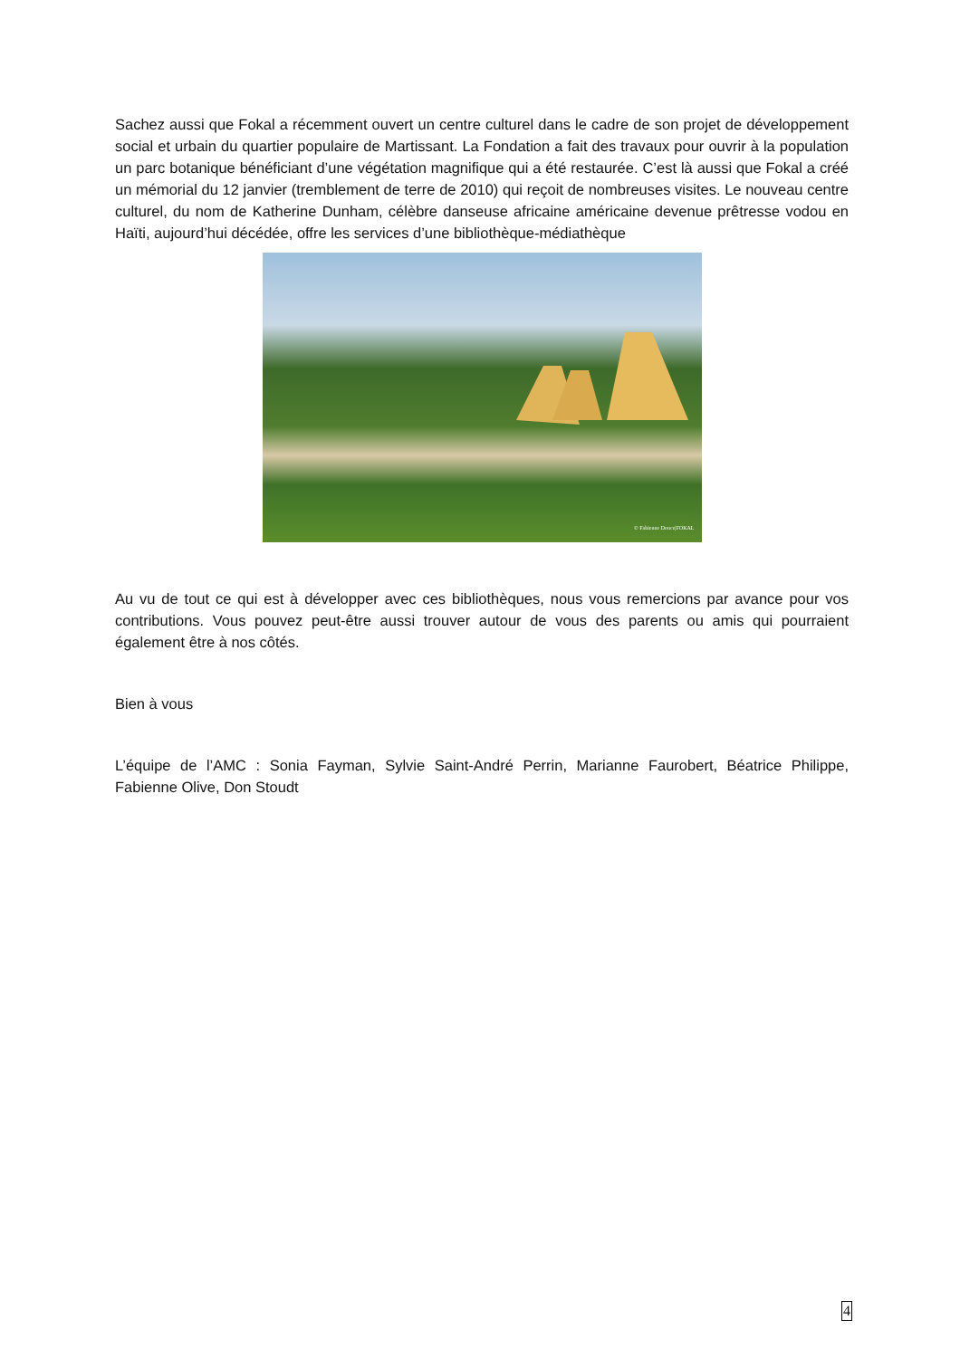Sachez aussi que Fokal a récemment ouvert un centre culturel dans le cadre de son projet de développement social et urbain du quartier populaire de Martissant. La Fondation a fait des travaux pour ouvrir à la population un parc botanique bénéficiant d’une végétation magnifique qui a été restaurée. C’est là aussi que Fokal a créé un mémorial du 12 janvier (tremblement de terre de 2010) qui reçoit de nombreuses visites. Le nouveau centre culturel, du nom de Katherine Dunham, célèbre danseuse africaine américaine devenue prêtresse vodou en Haïti, aujourd’hui décédée, offre les services d’une bibliothèque-médiathèque
© Fabienne Douce|FOKAL
Au vu de tout ce qui est à développer avec ces bibliothèques, nous vous remercions par avance pour vos contributions. Vous pouvez peut-être aussi trouver autour de vous des parents ou amis qui pourraient également être à nos côtés.
Bien à vous
L’équipe de l’AMC : Sonia Fayman, Sylvie Saint-André Perrin, Marianne Faurobert, Béatrice Philippe, Fabienne Olive, Don Stoudt
4